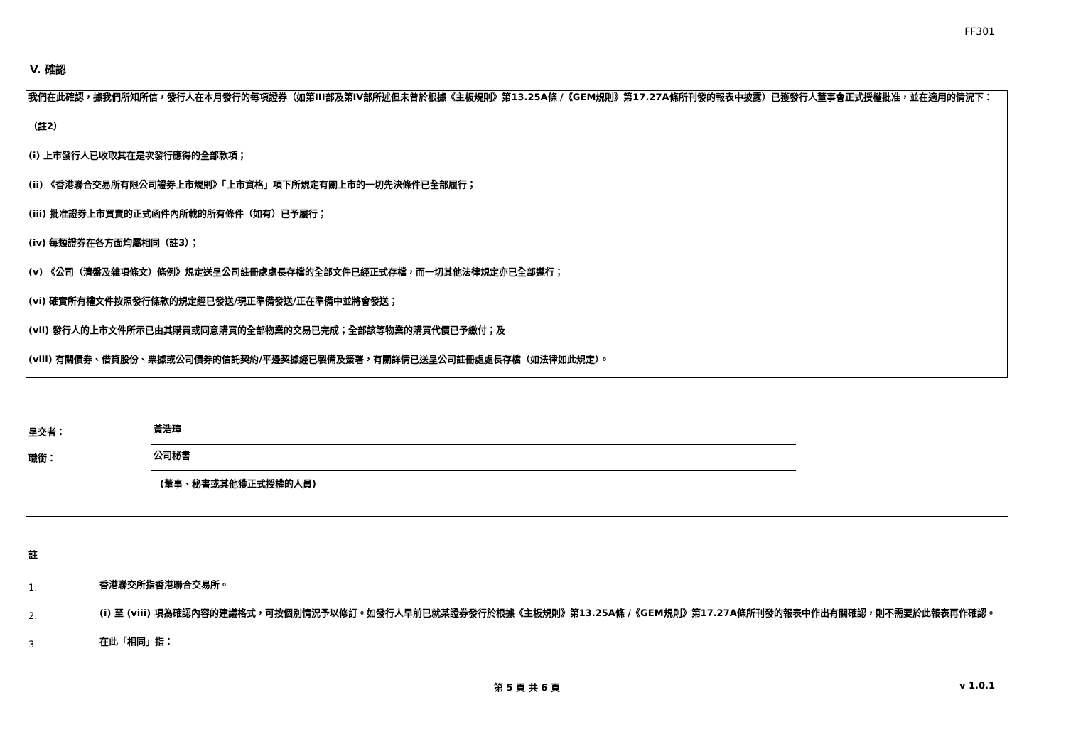FF301
V. 確認
我們在此確認，據我們所知所信，發行人在本月發行的每項證券（如第III部及第IV部所述但未曾於根據《主板規則》第13.25A條 /《GEM規則》第17.27A條所刊發的報表中披露）已獲發行人董事會正式授權批准，並在適用的情況下：
（註2）
(i) 上市發行人已收取其在是次發行應得的全部款項；
(ii) 《香港聯合交易所有限公司證券上市規則》「上市資格」項下所規定有關上市的一切先決條件已全部履行；
(iii) 批准證券上市買賣的正式函件內所載的所有條件（如有）已予履行；
(iv) 每類證券在各方面均屬相同（註3）；
(v) 《公司（清盤及雜項條文）條例》規定送呈公司註冊處處長存檔的全部文件已經正式存檔，而一切其他法律規定亦已全部遵行；
(vi) 確實所有權文件按照發行條款的規定經已發送/現正準備發送/正在準備中並將會發送；
(vii) 發行人的上市文件所示已由其購買或同意購買的全部物業的交易已完成；全部該等物業的購買代價已予繳付；及
(viii) 有關債券、借貸股份、票據或公司債券的信託契約/平邊契據經已製備及簽署，有關詳情已送呈公司註冊處處長存檔（如法律如此規定）。
呈交者： 黃浩璋
職銜： 公司秘書
(董事、秘書或其他獲正式授權的人員)
註
1. 香港聯交所指香港聯合交易所。
2. (i) 至 (viii) 項為確認內容的建議格式，可按個別情況予以修訂。如發行人早前已就某證券發行於根據《主板規則》第13.25A條 /《GEM規則》第17.27A條所刊發的報表中作出有關確認，則不需要於此報表再作確認。
3. 在此「相同」指：
第 5 頁 共 6 頁 v 1.0.1